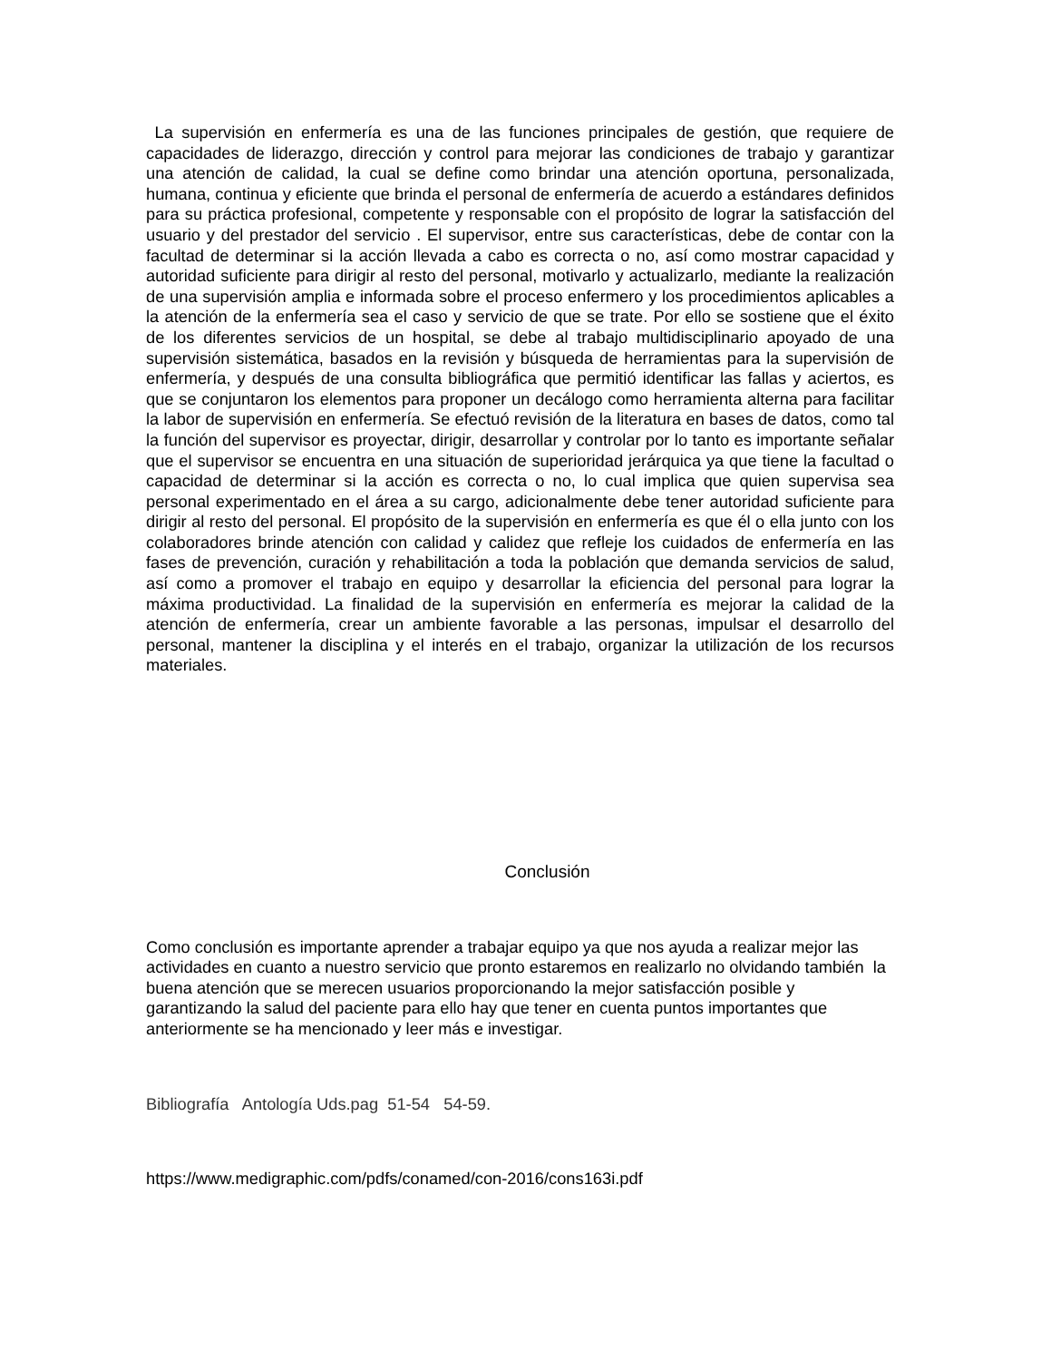La supervisión en enfermería es una de las funciones principales de gestión, que requiere de capacidades de liderazgo, dirección y control para mejorar las condiciones de trabajo y garantizar una atención de calidad, la cual se define como brindar una atención oportuna, personalizada, humana, continua y eficiente que brinda el personal de enfermería de acuerdo a estándares definidos para su práctica profesional, competente y responsable con el propósito de lograr la satisfacción del usuario y del prestador del servicio . El supervisor, entre sus características, debe de contar con la facultad de determinar si la acción llevada a cabo es correcta o no, así como mostrar capacidad y autoridad suficiente para dirigir al resto del personal, motivarlo y actualizarlo, mediante la realización de una supervisión amplia e informada sobre el proceso enfermero y los procedimientos aplicables a la atención de la enfermería sea el caso y servicio de que se trate. Por ello se sostiene que el éxito de los diferentes servicios de un hospital, se debe al trabajo multidisciplinario apoyado de una supervisión sistemática, basados en la revisión y búsqueda de herramientas para la supervisión de enfermería, y después de una consulta bibliográfica que permitió identificar las fallas y aciertos, es que se conjuntaron los elementos para proponer un decálogo como herramienta alterna para facilitar la labor de supervisión en enfermería. Se efectuó revisión de la literatura en bases de datos, como tal la función del supervisor es proyectar, dirigir, desarrollar y controlar por lo tanto es importante señalar que el supervisor se encuentra en una situación de superioridad jerárquica ya que tiene la facultad o capacidad de determinar si la acción es correcta o no, lo cual implica que quien supervisa sea personal experimentado en el área a su cargo, adicionalmente debe tener autoridad suficiente para dirigir al resto del personal. El propósito de la supervisión en enfermería es que él o ella junto con los colaboradores brinde atención con calidad y calidez que refleje los cuidados de enfermería en las fases de prevención, curación y rehabilitación a toda la población que demanda servicios de salud, así como a promover el trabajo en equipo y desarrollar la eficiencia del personal para lograr la máxima productividad. La finalidad de la supervisión en enfermería es mejorar la calidad de la atención de enfermería, crear un ambiente favorable a las personas, impulsar el desarrollo del personal, mantener la disciplina y el interés en el trabajo, organizar la utilización de los recursos materiales.
Conclusión
Como conclusión es importante aprender a trabajar equipo ya que nos ayuda a realizar mejor las actividades en cuanto a nuestro servicio que pronto estaremos en realizarlo no olvidando también la buena atención que se merecen usuarios proporcionando la mejor satisfacción posible y garantizando la salud del paciente para ello hay que tener en cuenta puntos importantes que anteriormente se ha mencionado y leer más e investigar.
Bibliografía Antología Uds.pag 51-54 54-59.
https://www.medigraphic.com/pdfs/conamed/con-2016/cons163i.pdf